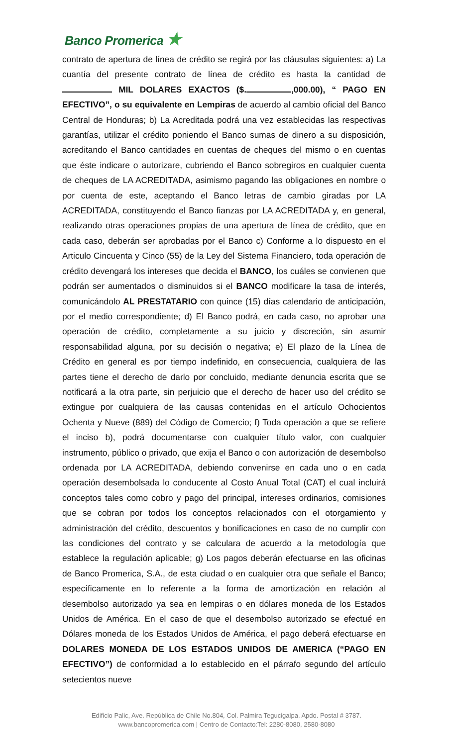Banco Promerica ★
contrato de apertura de línea de crédito se regirá por las cláusulas siguientes: a) La cuantía del presente contrato de línea de crédito es hasta la cantidad de MIL DOLARES EXACTOS ($. ,000.00), “ PAGO EN EFECTIVO”, o su equivalente en Lempiras de acuerdo al cambio oficial del Banco Central de Honduras; b) La Acreditada podrá una vez establecidas las respectivas garantías, utilizar el crédito poniendo el Banco sumas de dinero a su disposición, acreditando el Banco cantidades en cuentas de cheques del mismo o en cuentas que éste indicare o autorizare, cubriendo el Banco sobregiros en cualquier cuenta de cheques de LA ACREDITADA, asimismo pagando las obligaciones en nombre o por cuenta de este, aceptando el Banco letras de cambio giradas por LA ACREDITADA, constituyendo el Banco fianzas por LA ACREDITADA y, en general, realizando otras operaciones propias de una apertura de línea de crédito, que en cada caso, deberán ser aprobadas por el Banco c) Conforme a lo dispuesto en el Articulo Cincuenta y Cinco (55) de la Ley del Sistema Financiero, toda operación de crédito devengará los intereses que decida el BANCO, los cuáles se convienen que podrán ser aumentados o disminuidos si el BANCO modificare la tasa de interés, comunicándolo AL PRESTATARIO con quince (15) días calendario de anticipación, por el medio correspondiente; d) El Banco podrá, en cada caso, no aprobar una operación de crédito, completamente a su juicio y discreción, sin asumir responsabilidad alguna, por su decisión o negativa; e) El plazo de la Línea de Crédito en general es por tiempo indefinido, en consecuencia, cualquiera de las partes tiene el derecho de darlo por concluido, mediante denuncia escrita que se notificará a la otra parte, sin perjuicio que el derecho de hacer uso del crédito se extingue por cualquiera de las causas contenidas en el artículo Ochocientos Ochenta y Nueve (889) del Código de Comercio; f) Toda operación a que se refiere el inciso b), podrá documentarse con cualquier título valor, con cualquier instrumento, público o privado, que exija el Banco o con autorización de desembolso ordenada por LA ACREDITADA, debiendo convenirse en cada uno o en cada operación desembolsada lo conducente al Costo Anual Total (CAT) el cual incluirá conceptos tales como cobro y pago del principal, intereses ordinarios, comisiones que se cobran por todos los conceptos relacionados con el otorgamiento y administración del crédito, descuentos y bonificaciones en caso de no cumplir con las condiciones del contrato y se calculara de acuerdo a la metodología que establece la regulación aplicable; g) Los pagos deberán efectuarse en las oficinas de Banco Promerica, S.A., de esta ciudad o en cualquier otra que señale el Banco; específicamente en lo referente a la forma de amortización en relación al desembolso autorizado ya sea en lempiras o en dólares moneda de los Estados Unidos de América. En el caso de que el desembolso autorizado se efectué en Dólares moneda de los Estados Unidos de América, el pago deberá efectuarse en DOLARES MONEDA DE LOS ESTADOS UNIDOS DE AMERICA (“PAGO EN EFECTIVO”) de conformidad a lo establecido en el párrafo segundo del artículo setecientos nueve
Edificio Palic, Ave. República de Chile No.804, Col. Palmira Tegucigalpa. Apdo. Postal # 3787.
www.bancopromerica.com | Centro de Contacto:Tel: 2280-8080, 2580-8080